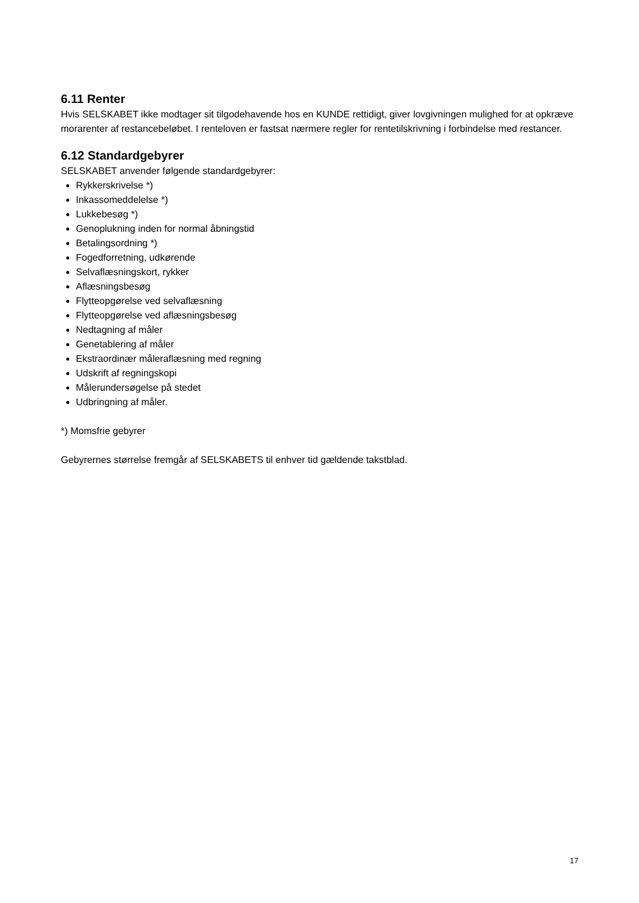6.11 Renter
Hvis SELSKABET ikke modtager sit tilgodehavende hos en KUNDE rettidigt, giver lovgivningen mulighed for at opkræve morarenter af restancebeløbet. I renteloven er fastsat nærmere regler for rentetilskrivning i forbindelse med restancer.
6.12 Standardgebyrer
SELSKABET anvender følgende standardgebyrer:
Rykkerskrivelse *)
Inkassomeddelelse *)
Lukkebesøg *)
Genoplukning inden for normal åbningstid
Betalingsordning *)
Fogedforretning, udkørende
Selvaflæsningskort, rykker
Aflæsningsbesøg
Flytteopgørelse ved selvaflæsning
Flytteopgørelse ved aflæsningsbesøg
Nedtagning af måler
Genetablering af måler
Ekstraordinær måleraflæsning med regning
Udskrift af regningskopi
Målerundersøgelse på stedet
Udbringning af måler.
*) Momsfrie gebyrer
Gebyrernes størrelse fremgår af SELSKABETS til enhver tid gældende takstblad.
17